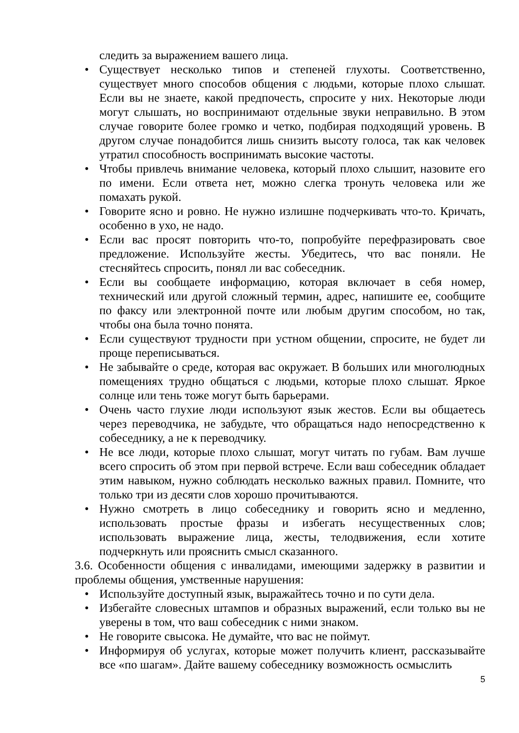следить за выражением вашего лица.
• Существует несколько типов и степеней глухоты. Соответственно, существует много способов общения с людьми, которые плохо слышат. Если вы не знаете, какой предпочесть, спросите у них. Некоторые люди могут слышать, но воспринимают отдельные звуки неправильно. В этом случае говорите более громко и четко, подбирая подходящий уровень. В другом случае понадобится лишь снизить высоту голоса, так как человек утратил способность воспринимать высокие частоты.
• Чтобы привлечь внимание человека, который плохо слышит, назовите его по имени. Если ответа нет, можно слегка тронуть человека или же помахать рукой.
• Говорите ясно и ровно. Не нужно излишне подчеркивать что-то. Кричать, особенно в ухо, не надо.
• Если вас просят повторить что-то, попробуйте перефразировать свое предложение. Используйте жесты. Убедитесь, что вас поняли. Не стесняйтесь спросить, понял ли вас собеседник.
• Если вы сообщаете информацию, которая включает в себя номер, технический или другой сложный термин, адрес, напишите ее, сообщите по факсу или электронной почте или любым другим способом, но так, чтобы она была точно понята.
• Если существуют трудности при устном общении, спросите, не будет ли проще переписываться.
• Не забывайте о среде, которая вас окружает. В больших или многолюдных помещениях трудно общаться с людьми, которые плохо слышат. Яркое солнце или тень тоже могут быть барьерами.
• Очень часто глухие люди используют язык жестов. Если вы общаетесь через переводчика, не забудьте, что обращаться надо непосредственно к собеседнику, а не к переводчику.
• Не все люди, которые плохо слышат, могут читать по губам. Вам лучше всего спросить об этом при первой встрече. Если ваш собеседник обладает этим навыком, нужно соблюдать несколько важных правил. Помните, что только три из десяти слов хорошо прочитываются.
• Нужно смотреть в лицо собеседнику и говорить ясно и медленно, использовать простые фразы и избегать несущественных слов; использовать выражение лица, жесты, телодвижения, если хотите подчеркнуть или прояснить смысл сказанного.
3.6. Особенности общения с инвалидами, имеющими задержку в развитии и проблемы общения, умственные нарушения:
• Используйте доступный язык, выражайтесь точно и по сути дела.
• Избегайте словесных штампов и образных выражений, если только вы не уверены в том, что ваш собеседник с ними знаком.
• Не говорите свысока. Не думайте, что вас не поймут.
• Информируя об услугах, которые может получить клиент, рассказывайте все «по шагам». Дайте вашему собеседнику возможность осмыслить
5